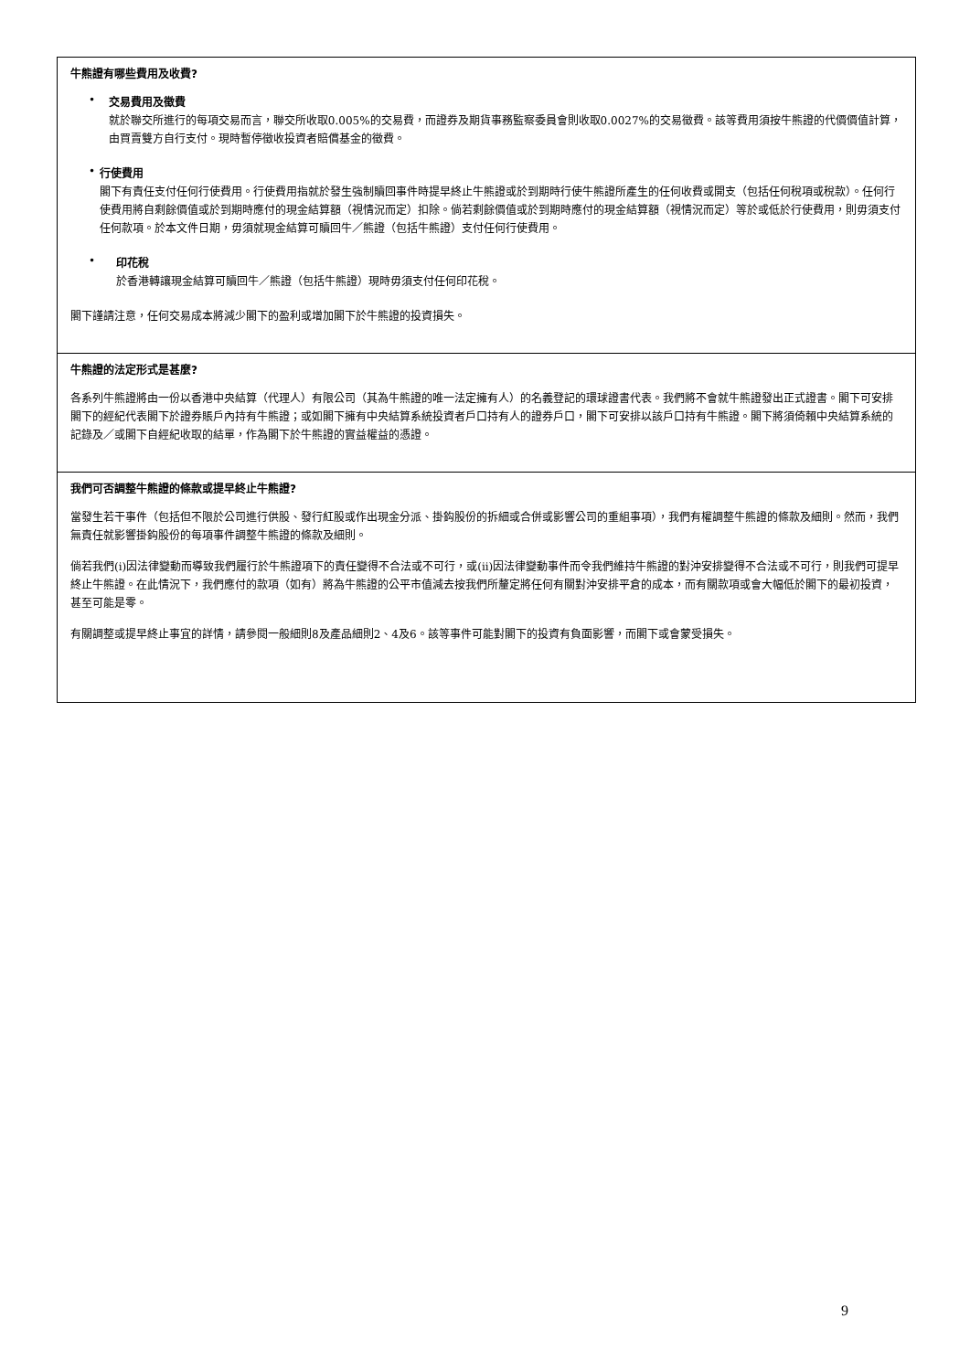牛熊證有哪些費用及收費?
•
交易費用及徵費
就於聯交所進行的每項交易而言，聯交所收取0.005%的交易費，而證券及期貨事務監察委員會則收取0.0027%的交易徵費。該等費用須按牛熊證的代價價值計算，由買賣雙方自行支付。現時暫停徵收投資者賠償基金的徵費。
•
行使費用
閣下有責任支付任何行使費用。行使費用指就於發生強制贖回事件時提早終止牛熊證或於到期時行使牛熊證所產生的任何收費或開支（包括任何稅項或稅款）。任何行使費用將自剩餘價值或於到期時應付的現金結算額（視情況而定）扣除。倘若剩餘價值或於到期時應付的現金結算額（視情況而定）等於或低於行使費用，則毋須支付任何款項。於本文件日期，毋須就現金結算可贖回牛／熊證（包括牛熊證）支付任何行使費用。
•
印花稅
於香港轉讓現金結算可贖回牛／熊證（包括牛熊證）現時毋須支付任何印花稅。
閣下謹請注意，任何交易成本將減少閣下的盈利或增加閣下於牛熊證的投資損失。
牛熊證的法定形式是甚麼?
各系列牛熊證將由一份以香港中央結算（代理人）有限公司（其為牛熊證的唯一法定擁有人）的名義登記的環球證書代表。我們將不會就牛熊證發出正式證書。閣下可安排閣下的經紀代表閣下於證券賬戶內持有牛熊證；或如閣下擁有中央結算系統投資者戶口持有人的證券戶口，閣下可安排以該戶口持有牛熊證。閣下將須倚賴中央結算系統的記錄及／或閣下自經紀收取的結單，作為閣下於牛熊證的實益權益的憑證。
我們可否調整牛熊證的條款或提早終止牛熊證?
當發生若干事件（包括但不限於公司進行供股、發行紅股或作出現金分派、掛鈎股份的拆細或合併或影響公司的重組事項），我們有權調整牛熊證的條款及細則。然而，我們無責任就影響掛鈎股份的每項事件調整牛熊證的條款及細則。
倘若我們(i)因法律變動而導致我們履行於牛熊證項下的責任變得不合法或不可行，或(ii)因法律變動事件而令我們維持牛熊證的對沖安排變得不合法或不可行，則我們可提早終止牛熊證。在此情況下，我們應付的款項（如有）將為牛熊證的公平市值減去按我們所釐定將任何有關對沖安排平倉的成本，而有關款項或會大幅低於閣下的最初投資，甚至可能是零。
有關調整或提早終止事宜的詳情，請參閱一般細則8及產品細則2、4及6。該等事件可能對閣下的投資有負面影響，而閣下或會蒙受損失。
9